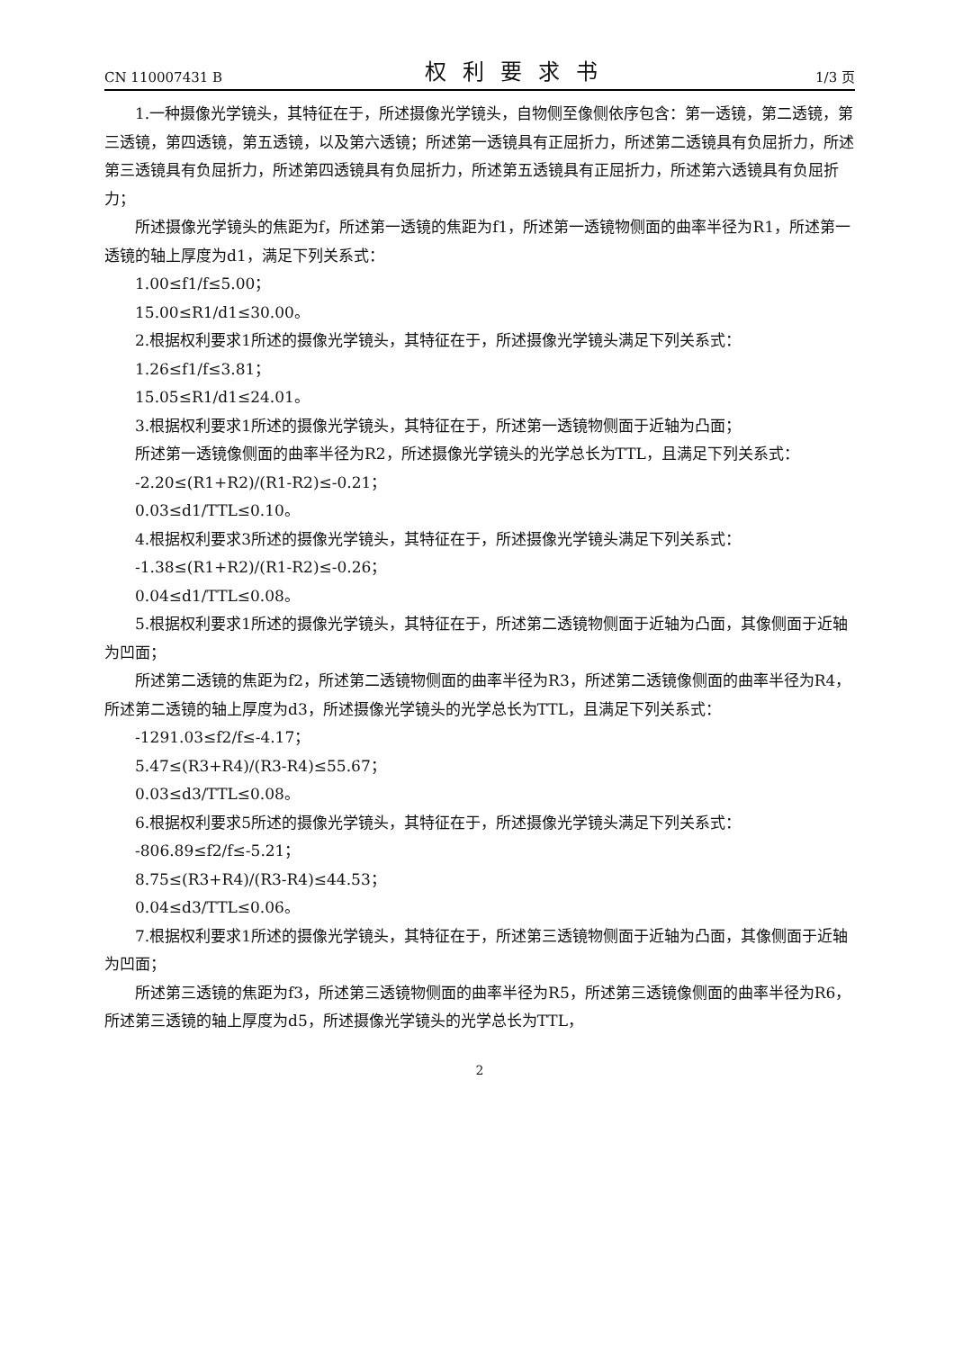CN 110007431 B 权利要求书 1/3 页
1.一种摄像光学镜头，其特征在于，所述摄像光学镜头，自物侧至像侧依序包含：第一透镜，第二透镜，第三透镜，第四透镜，第五透镜，以及第六透镜；所述第一透镜具有正屈折力，所述第二透镜具有负屈折力，所述第三透镜具有负屈折力，所述第四透镜具有负屈折力，所述第五透镜具有正屈折力，所述第六透镜具有负屈折力；
所述摄像光学镜头的焦距为f，所述第一透镜的焦距为f1，所述第一透镜物侧面的曲率半径为R1，所述第一透镜的轴上厚度为d1，满足下列关系式：
1.00≤f1/f≤5.00；
15.00≤R1/d1≤30.00。
2.根据权利要求1所述的摄像光学镜头，其特征在于，所述摄像光学镜头满足下列关系式：
1.26≤f1/f≤3.81；
15.05≤R1/d1≤24.01。
3.根据权利要求1所述的摄像光学镜头，其特征在于，所述第一透镜物侧面于近轴为凸面；
所述第一透镜像侧面的曲率半径为R2，所述摄像光学镜头的光学总长为TTL，且满足下列关系式：
-2.20≤(R1+R2)/(R1-R2)≤-0.21；
0.03≤d1/TTL≤0.10。
4.根据权利要求3所述的摄像光学镜头，其特征在于，所述摄像光学镜头满足下列关系式：
-1.38≤(R1+R2)/(R1-R2)≤-0.26；
0.04≤d1/TTL≤0.08。
5.根据权利要求1所述的摄像光学镜头，其特征在于，所述第二透镜物侧面于近轴为凸面，其像侧面于近轴为凹面；
所述第二透镜的焦距为f2，所述第二透镜物侧面的曲率半径为R3，所述第二透镜像侧面的曲率半径为R4，所述第二透镜的轴上厚度为d3，所述摄像光学镜头的光学总长为TTL，且满足下列关系式：
-1291.03≤f2/f≤-4.17；
5.47≤(R3+R4)/(R3-R4)≤55.67；
0.03≤d3/TTL≤0.08。
6.根据权利要求5所述的摄像光学镜头，其特征在于，所述摄像光学镜头满足下列关系式：
-806.89≤f2/f≤-5.21；
8.75≤(R3+R4)/(R3-R4)≤44.53；
0.04≤d3/TTL≤0.06。
7.根据权利要求1所述的摄像光学镜头，其特征在于，所述第三透镜物侧面于近轴为凸面，其像侧面于近轴为凹面；
所述第三透镜的焦距为f3，所述第三透镜物侧面的曲率半径为R5，所述第三透镜像侧面的曲率半径为R6，所述第三透镜的轴上厚度为d5，所述摄像光学镜头的光学总长为TTL，
2